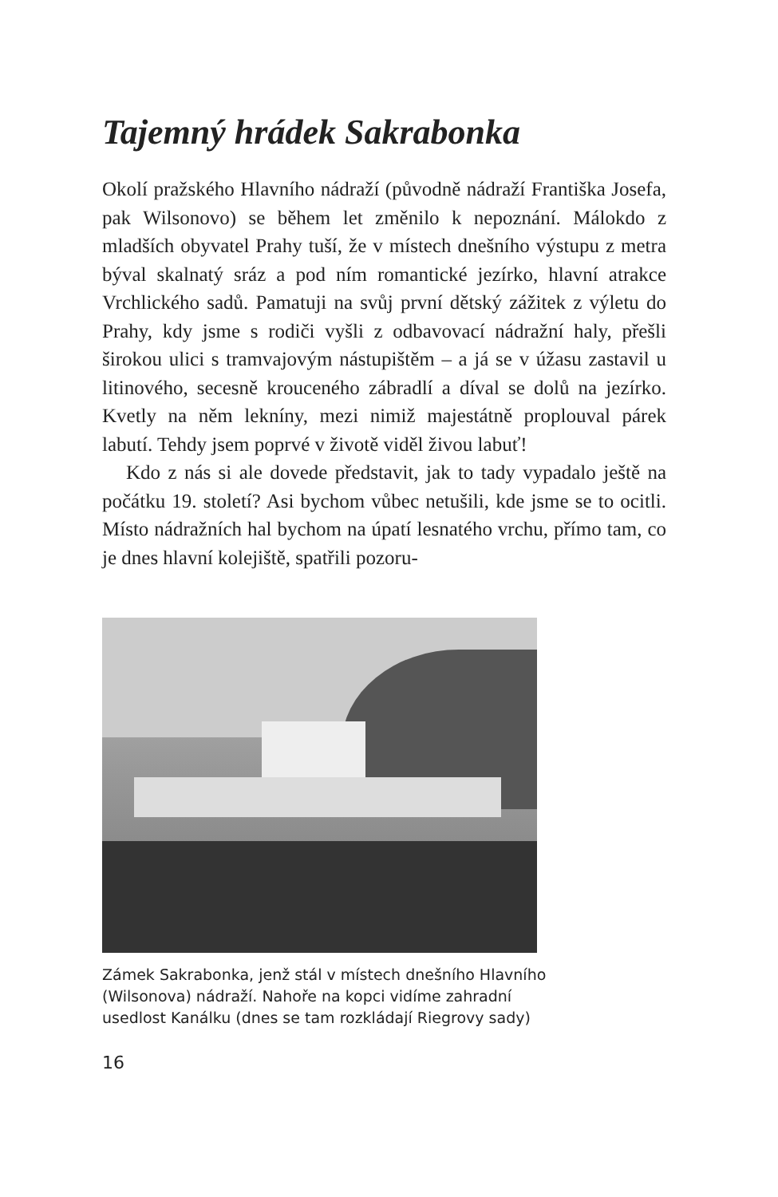Tajemný hrádek Sakrabonka
Okolí pražského Hlavního nádraží (původně nádraží Františka Josefa, pak Wilsonovo) se během let změnilo k nepoznání. Málokdo z mladších obyvatel Prahy tuší, že v místech dnešního výstupu z metra býval skalnatý sráz a pod ním romantické jezírko, hlavní atrakce Vrchlického sadů. Pamatuji na svůj první dětský zážitek z výletu do Prahy, kdy jsme s rodiči vyšli z odbavovací nádražní haly, přešli širokou ulici s tramvajovým nástupištěm – a já se v úžasu zastavil u litinového, secesně krouceného zábradlí a díval se dolů na jezírko. Kvetly na něm lekníny, mezi nimiž majestátně proplouval párek labutí. Tehdy jsem poprvé v životě viděl živou labuť!
Kdo z nás si ale dovede představit, jak to tady vypadalo ještě na počátku 19. století? Asi bychom vůbec netušili, kde jsme se to ocitli. Místo nádražních hal bychom na úpatí lesnatého vrchu, přímo tam, co je dnes hlavní kolejiště, spatřili pozoru-
Zámek Sakrabonka, jenž stál v místech dnešního Hlavního (Wilsonova) nádraží. Nahoře na kopci vidíme zahradní usedlost Kanálku (dnes se tam rozkládají Riegrovy sady)
16